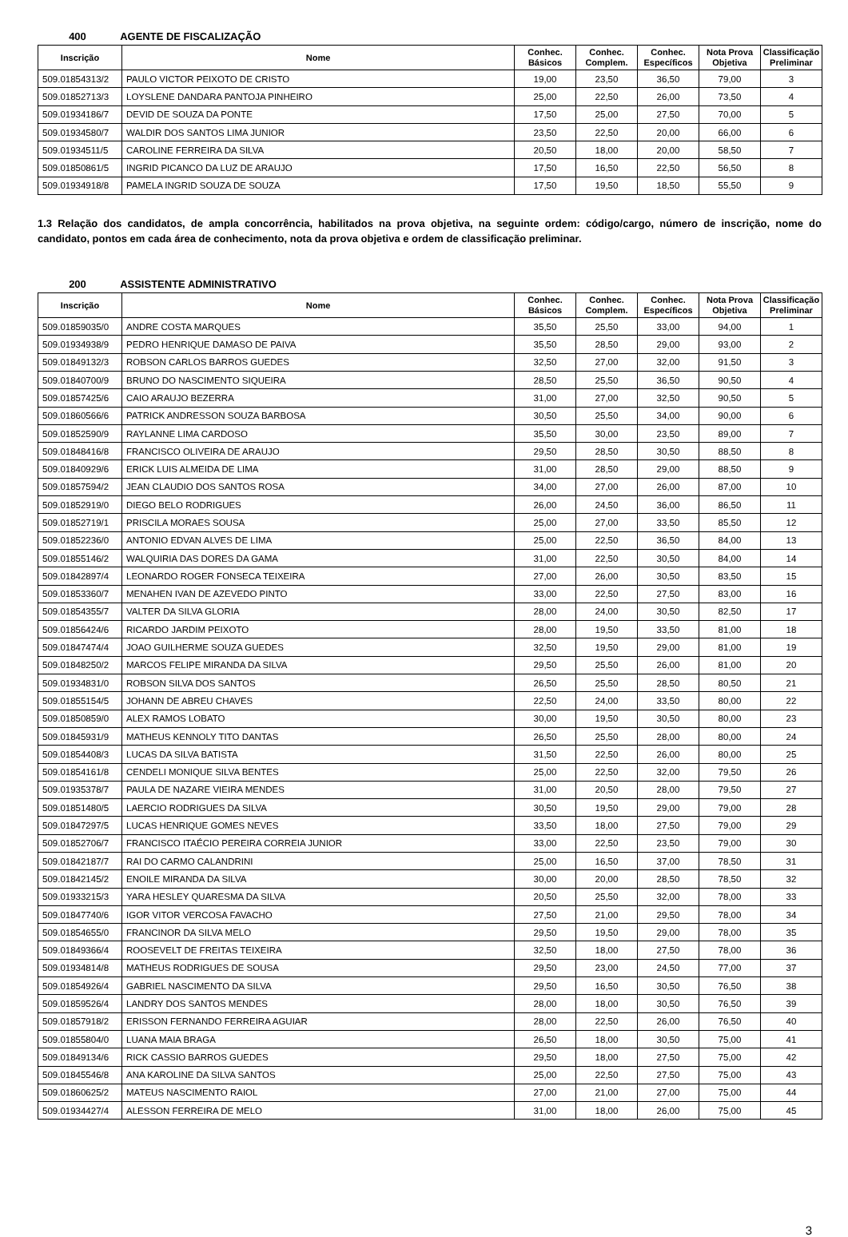400 AGENTE DE FISCALIZAÇÃO
| Inscrição | Nome | Conhec. Básicos | Conhec. Complem. | Conhec. Específicos | Nota Prova Objetiva | Classificação Preliminar |
| --- | --- | --- | --- | --- | --- | --- |
| 509.01854313/2 | PAULO VICTOR PEIXOTO DE CRISTO | 19,00 | 23,50 | 36,50 | 79,00 | 3 |
| 509.01852713/3 | LOYSLENE DANDARA PANTOJA PINHEIRO | 25,00 | 22,50 | 26,00 | 73,50 | 4 |
| 509.01934186/7 | DEVID DE SOUZA DA PONTE | 17,50 | 25,00 | 27,50 | 70,00 | 5 |
| 509.01934580/7 | WALDIR DOS SANTOS LIMA JUNIOR | 23,50 | 22,50 | 20,00 | 66,00 | 6 |
| 509.01934511/5 | CAROLINE FERREIRA DA SILVA | 20,50 | 18,00 | 20,00 | 58,50 | 7 |
| 509.01850861/5 | INGRID PICANCO DA LUZ DE ARAUJO | 17,50 | 16,50 | 22,50 | 56,50 | 8 |
| 509.01934918/8 | PAMELA INGRID SOUZA DE SOUZA | 17,50 | 19,50 | 18,50 | 55,50 | 9 |
1.3 Relação dos candidatos, de ampla concorrência, habilitados na prova objetiva, na seguinte ordem: código/cargo, número de inscrição, nome do candidato, pontos em cada área de conhecimento, nota da prova objetiva e ordem de classificação preliminar.
200 ASSISTENTE ADMINISTRATIVO
| Inscrição | Nome | Conhec. Básicos | Conhec. Complem. | Conhec. Específicos | Nota Prova Objetiva | Classificação Preliminar |
| --- | --- | --- | --- | --- | --- | --- |
| 509.01859035/0 | ANDRE COSTA MARQUES | 35,50 | 25,50 | 33,00 | 94,00 | 1 |
| 509.01934938/9 | PEDRO HENRIQUE DAMASO DE PAIVA | 35,50 | 28,50 | 29,00 | 93,00 | 2 |
| 509.01849132/3 | ROBSON CARLOS BARROS GUEDES | 32,50 | 27,00 | 32,00 | 91,50 | 3 |
| 509.01840700/9 | BRUNO DO NASCIMENTO SIQUEIRA | 28,50 | 25,50 | 36,50 | 90,50 | 4 |
| 509.01857425/6 | CAIO ARAUJO BEZERRA | 31,00 | 27,00 | 32,50 | 90,50 | 5 |
| 509.01860566/6 | PATRICK ANDRESSON SOUZA BARBOSA | 30,50 | 25,50 | 34,00 | 90,00 | 6 |
| 509.01852590/9 | RAYLANNE LIMA CARDOSO | 35,50 | 30,00 | 23,50 | 89,00 | 7 |
| 509.01848416/8 | FRANCISCO OLIVEIRA DE ARAUJO | 29,50 | 28,50 | 30,50 | 88,50 | 8 |
| 509.01840929/6 | ERICK LUIS ALMEIDA DE LIMA | 31,00 | 28,50 | 29,00 | 88,50 | 9 |
| 509.01857594/2 | JEAN CLAUDIO DOS SANTOS ROSA | 34,00 | 27,00 | 26,00 | 87,00 | 10 |
| 509.01852919/0 | DIEGO BELO RODRIGUES | 26,00 | 24,50 | 36,00 | 86,50 | 11 |
| 509.01852719/1 | PRISCILA MORAES SOUSA | 25,00 | 27,00 | 33,50 | 85,50 | 12 |
| 509.01852236/0 | ANTONIO EDVAN ALVES DE LIMA | 25,00 | 22,50 | 36,50 | 84,00 | 13 |
| 509.01855146/2 | WALQUIRIA DAS DORES DA GAMA | 31,00 | 22,50 | 30,50 | 84,00 | 14 |
| 509.01842897/4 | LEONARDO ROGER FONSECA TEIXEIRA | 27,00 | 26,00 | 30,50 | 83,50 | 15 |
| 509.01853360/7 | MENAHEN IVAN DE AZEVEDO PINTO | 33,00 | 22,50 | 27,50 | 83,00 | 16 |
| 509.01854355/7 | VALTER DA SILVA GLORIA | 28,00 | 24,00 | 30,50 | 82,50 | 17 |
| 509.01856424/6 | RICARDO JARDIM PEIXOTO | 28,00 | 19,50 | 33,50 | 81,00 | 18 |
| 509.01847474/4 | JOAO GUILHERME SOUZA GUEDES | 32,50 | 19,50 | 29,00 | 81,00 | 19 |
| 509.01848250/2 | MARCOS FELIPE MIRANDA DA SILVA | 29,50 | 25,50 | 26,00 | 81,00 | 20 |
| 509.01934831/0 | ROBSON SILVA DOS SANTOS | 26,50 | 25,50 | 28,50 | 80,50 | 21 |
| 509.01855154/5 | JOHANN DE ABREU CHAVES | 22,50 | 24,00 | 33,50 | 80,00 | 22 |
| 509.01850859/0 | ALEX RAMOS LOBATO | 30,00 | 19,50 | 30,50 | 80,00 | 23 |
| 509.01845931/9 | MATHEUS KENNOLY TITO DANTAS | 26,50 | 25,50 | 28,00 | 80,00 | 24 |
| 509.01854408/3 | LUCAS DA SILVA BATISTA | 31,50 | 22,50 | 26,00 | 80,00 | 25 |
| 509.01854161/8 | CENDELI MONIQUE SILVA BENTES | 25,00 | 22,50 | 32,00 | 79,50 | 26 |
| 509.01935378/7 | PAULA DE NAZARE VIEIRA MENDES | 31,00 | 20,50 | 28,00 | 79,50 | 27 |
| 509.01851480/5 | LAERCIO RODRIGUES DA SILVA | 30,50 | 19,50 | 29,00 | 79,00 | 28 |
| 509.01847297/5 | LUCAS HENRIQUE GOMES NEVES | 33,50 | 18,00 | 27,50 | 79,00 | 29 |
| 509.01852706/7 | FRANCISCO ITAÉCIO PEREIRA CORREIA JUNIOR | 33,00 | 22,50 | 23,50 | 79,00 | 30 |
| 509.01842187/7 | RAI DO CARMO CALANDRINI | 25,00 | 16,50 | 37,00 | 78,50 | 31 |
| 509.01842145/2 | ENOILE MIRANDA DA SILVA | 30,00 | 20,00 | 28,50 | 78,50 | 32 |
| 509.01933215/3 | YARA HESLEY QUARESMA DA SILVA | 20,50 | 25,50 | 32,00 | 78,00 | 33 |
| 509.01847740/6 | IGOR VITOR VERCOSA FAVACHO | 27,50 | 21,00 | 29,50 | 78,00 | 34 |
| 509.01854655/0 | FRANCINOR DA SILVA MELO | 29,50 | 19,50 | 29,00 | 78,00 | 35 |
| 509.01849366/4 | ROOSEVELT DE FREITAS TEIXEIRA | 32,50 | 18,00 | 27,50 | 78,00 | 36 |
| 509.01934814/8 | MATHEUS RODRIGUES DE SOUSA | 29,50 | 23,00 | 24,50 | 77,00 | 37 |
| 509.01854926/4 | GABRIEL NASCIMENTO DA SILVA | 29,50 | 16,50 | 30,50 | 76,50 | 38 |
| 509.01859526/4 | LANDRY DOS SANTOS MENDES | 28,00 | 18,00 | 30,50 | 76,50 | 39 |
| 509.01857918/2 | ERISSON FERNANDO FERREIRA AGUIAR | 28,00 | 22,50 | 26,00 | 76,50 | 40 |
| 509.01855804/0 | LUANA MAIA BRAGA | 26,50 | 18,00 | 30,50 | 75,00 | 41 |
| 509.01849134/6 | RICK CASSIO BARROS GUEDES | 29,50 | 18,00 | 27,50 | 75,00 | 42 |
| 509.01845546/8 | ANA KAROLINE DA SILVA SANTOS | 25,00 | 22,50 | 27,50 | 75,00 | 43 |
| 509.01860625/2 | MATEUS NASCIMENTO RAIOL | 27,00 | 21,00 | 27,00 | 75,00 | 44 |
| 509.01934427/4 | ALESSON FERREIRA DE MELO | 31,00 | 18,00 | 26,00 | 75,00 | 45 |
3